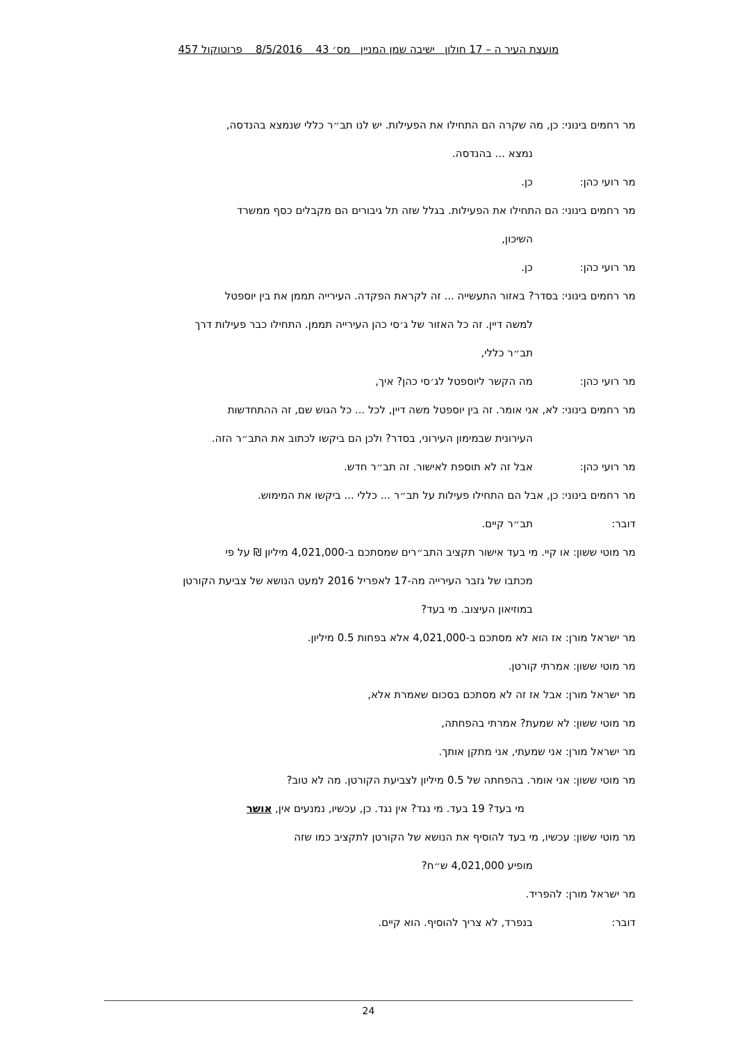מועצת העיר ה – 17 חולון ישיבה שמן המניין מס׳ 43 8/5/2016 פרוטוקול 457
מר רחמים בינוני: כן, מה שקרה הם התחילו את הפעילות. יש לנו תב״ר כללי שנמצא בהנדסה,
נמצא ... בהנדסה.
מר רועי כהן: כן.
מר רחמים בינוני: הם התחילו את הפעילות. בגלל שזה תל גיבורים הם מקבלים כסף ממשרד
השיכון,
מר רועי כהן: כן.
מר רחמים בינוני: בסדר? באזור התעשייה ... זה לקראת הפקדה. העירייה תממן את בין יוספטל
למשה דיין. זה כל האזור של ג׳סי כהן העירייה תממן. התחילו כבר פעילות דרך
תב״ר כללי,
מר רועי כהן: מה הקשר ליוספטל לג׳סי כהן? איך,
מר רחמים בינוני: לא, אני אומר. זה בין יוספטל משה דיין, לכל ... כל הגוש שם, זה ההתחדשות
העירונית שבמימון העירוני, בסדר? ולכן הם ביקשו לכתוב את התב״ר הזה.
מר רועי כהן: אבל זה לא תוספת לאישור. זה תב״ר חדש.
מר רחמים בינוני: כן, אבל הם התחילו פעילות על תב״ר ... כללי ... ביקשו את המימוש.
דובר: תב״ר קיים.
מר מוטי ששון: או קיי. מי בעד אישור תקציב התב״רים שמסתכם ב-4,021,000 מיליון ₪ על פי
מכתבו של גזבר העירייה מה-17 לאפריל 2016 למעט הנושא של צביעת הקורטן
במוזיאון העיצוב. מי בעד?
מר ישראל מורן: אז הוא לא מסתכם ב-4,021,000 אלא בפחות 0.5 מיליון.
מר מוטי ששון: אמרתי קורטן.
מר ישראל מורן: אבל אז זה לא מסתכם בסכום שאמרת אלא,
מר מוטי ששון: לא שמעת? אמרתי בהפחתה,
מר ישראל מורן: אני שמעתי, אני מתקן אותך.
מר מוטי ששון: אני אומר. בהפחתה של 0.5 מיליון לצביעת הקורטן. מה לא טוב?
מי בעד? 19 בעד. מי נגד? אין נגד. כן, עכשיו, נמנעים אין, אושר
מר מוטי ששון: עכשיו, מי בעד להוסיף את הנושא של הקורטן לתקציב כמו שזה
מופיע 4,021,000 ש״ח?
מר ישראל מורן: להפריד.
דובר: בנפרד, לא צריך להוסיף. הוא קיים.
24